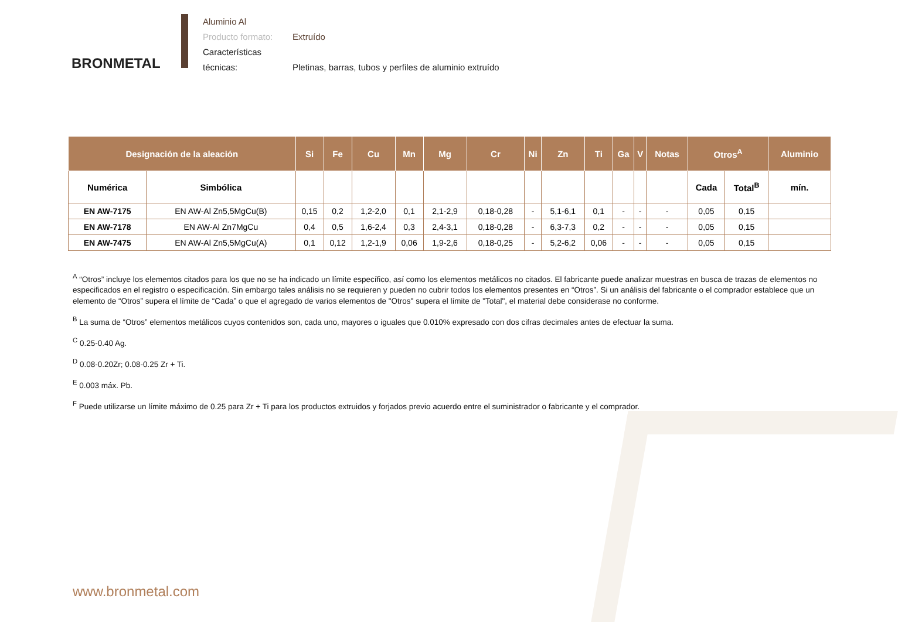BRONMETAL
Aluminio Al
Producto formato: Extruído
Características técnicas: Pletinas, barras, tubos y perfiles de aluminio extruído
| Designación de la aleación | | Si | Fe | Cu | Mn | Mg | Cr | Ni | Zn | Ti | Ga | V | Notas | Otros<sup>A</sup> | | Aluminio |
| --- | --- | --- | --- | --- | --- | --- | --- | --- | --- | --- | --- | --- | --- | --- | --- | --- |
| Numérica | Simbólica | | | | | | | | | | | | | Cada | Total<sup>B</sup> | mín. |
| EN AW-7175 | EN AW-Al Zn5,5MgCu(B) | 0,15 | 0,2 | 1,2-2,0 | 0,1 | 2,1-2,9 | 0,18-0,28 | - | 5,1-6,1 | 0,1 | - | - | - | 0,05 | 0,15 | |
| EN AW-7178 | EN AW-Al Zn7MgCu | 0,4 | 0,5 | 1,6-2,4 | 0,3 | 2,4-3,1 | 0,18-0,28 | - | 6,3-7,3 | 0,2 | - | - | - | 0,05 | 0,15 | |
| EN AW-7475 | EN AW-Al Zn5,5MgCu(A) | 0,1 | 0,12 | 1,2-1,9 | 0,06 | 1,9-2,6 | 0,18-0,25 | - | 5,2-6,2 | 0,06 | - | - | - | 0,05 | 0,15 | |
<sup>A</sup> “Otros” incluye los elementos citados para los que no se ha indicado un límite específico, así como los elementos metálicos no citados. El fabricante puede analizar muestras en busca de trazas de elementos no especificados en el registro o especificación. Sin embargo tales análisis no se requieren y pueden no cubrir todos los elementos presentes en “Otros”. Si un análisis del fabricante o el comprador establece que un elemento de “Otros” supera el límite de “Cada” o que el agregado de varios elementos de "Otros" supera el límite de "Total", el material debe considerase no conforme.
<sup>B</sup> La suma de “Otros” elementos metálicos cuyos contenidos son, cada uno, mayores o iguales que 0.010% expresado con dos cifras decimales antes de efectuar la suma.
<sup>C</sup> 0.25-0.40 Ag.
<sup>D</sup> 0.08-0.20Zr; 0.08-0.25 Zr + Ti.
<sup>E</sup> 0.003 máx. Pb.
<sup>F</sup> Puede utilizarse un límite máximo de 0.25 para Zr + Ti para los productos extruidos y forjados previo acuerdo entre el suministrador o fabricante y el comprador.
www.bronmetal.com